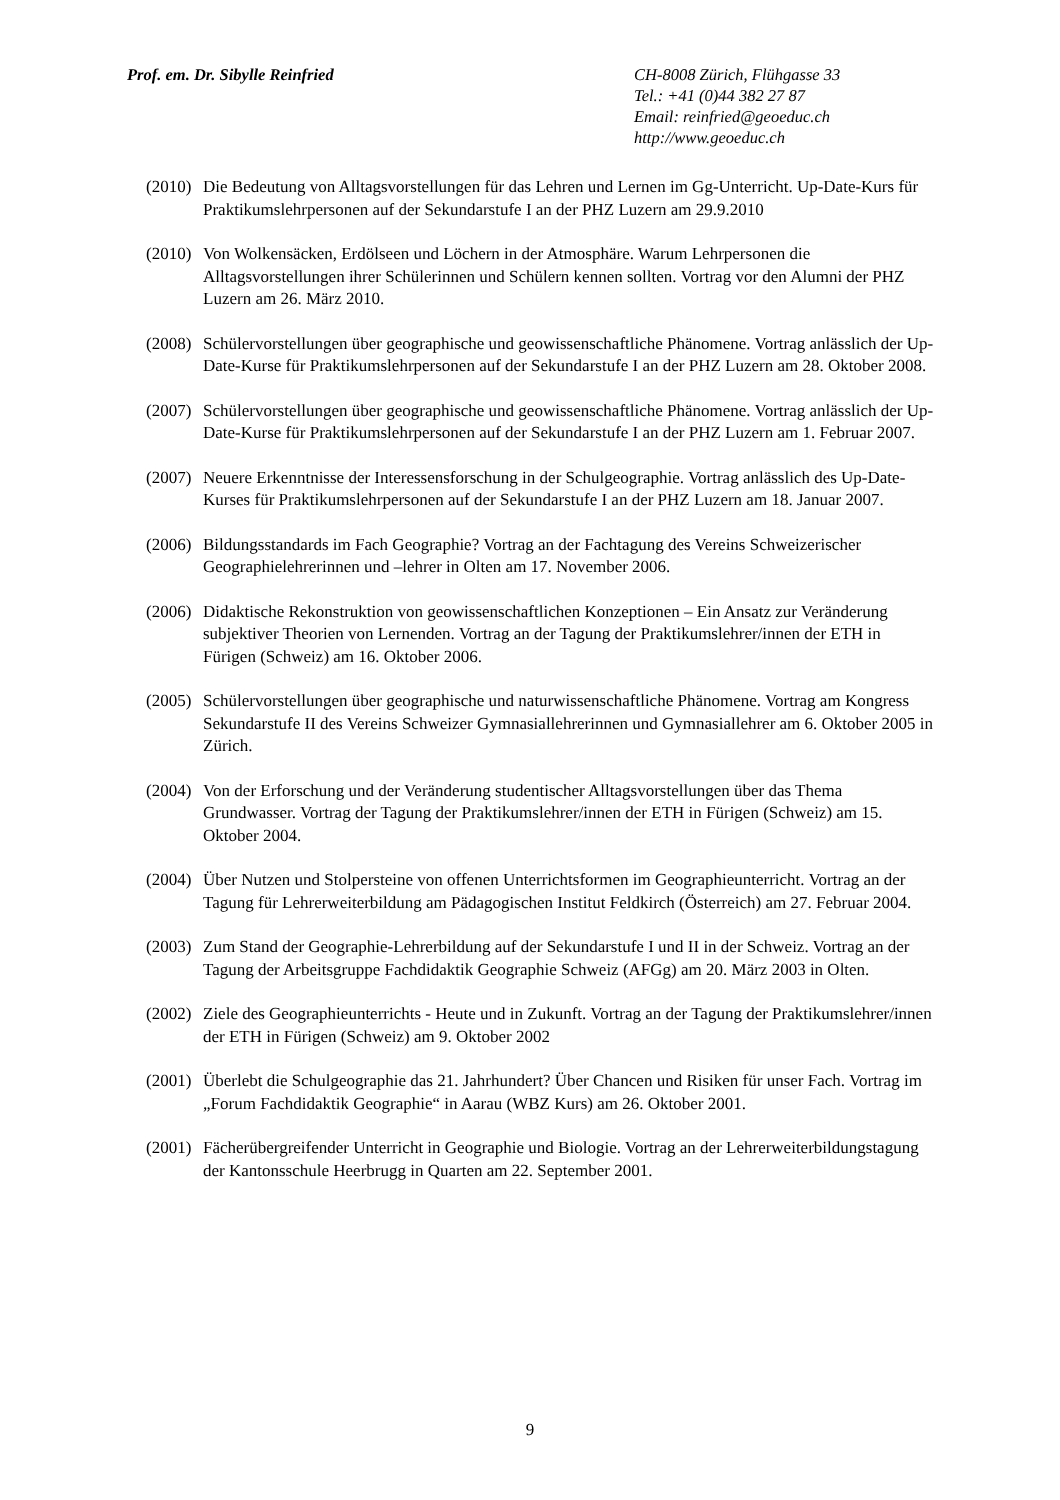Prof. em. Dr. Sibylle Reinfried CH-8008 Zürich, Flühgasse 33
Tel.: +41 (0)44 382 27 87
Email: reinfried@geoeduc.ch
http://www.geoeduc.ch
(2010) Die Bedeutung von Alltagsvorstellungen für das Lehren und Lernen im Gg-Unterricht. Up-Date-Kurs für Praktikumslehrpersonen auf der Sekundarstufe I an der PHZ Luzern am 29.9.2010
(2010) Von Wolkensäcken, Erdölseen und Löchern in der Atmosphäre. Warum Lehrpersonen die Alltagsvorstellungen ihrer Schülerinnen und Schülern kennen sollten. Vortrag vor den Alumni der PHZ Luzern am 26. März 2010.
(2008) Schülervorstellungen über geographische und geowissenschaftliche Phänomene. Vortrag anlässlich der Up-Date-Kurse für Praktikumslehrpersonen auf der Sekundarstufe I an der PHZ Luzern am 28. Oktober 2008.
(2007) Schülervorstellungen über geographische und geowissenschaftliche Phänomene. Vortrag anlässlich der Up-Date-Kurse für Praktikumslehrpersonen auf der Sekundarstufe I an der PHZ Luzern am 1. Februar 2007.
(2007) Neuere Erkenntnisse der Interessensforschung in der Schulgeographie. Vortrag anlässlich des Up-Date-Kurses für Praktikumslehrpersonen auf der Sekundarstufe I an der PHZ Luzern am 18. Januar 2007.
(2006) Bildungsstandards im Fach Geographie? Vortrag an der Fachtagung des Vereins Schweizerischer Geographielehrerinnen und –lehrer in Olten am 17. November 2006.
(2006) Didaktische Rekonstruktion von geowissenschaftlichen Konzeptionen – Ein Ansatz zur Veränderung subjektiver Theorien von Lernenden. Vortrag an der Tagung der Praktikumslehrer/innen der ETH in Fürigen (Schweiz) am 16. Oktober 2006.
(2005) Schülervorstellungen über geographische und naturwissenschaftliche Phänomene. Vortrag am Kongress Sekundarstufe II des Vereins Schweizer Gymnasiallehrerinnen und Gymnasiallehrer am 6. Oktober 2005 in Zürich.
(2004) Von der Erforschung und der Veränderung studentischer Alltagsvorstellungen über das Thema Grundwasser. Vortrag der Tagung der Praktikumslehrer/innen der ETH in Fürigen (Schweiz) am 15. Oktober 2004.
(2004) Über Nutzen und Stolpersteine von offenen Unterrichtsformen im Geographieunterricht. Vortrag an der Tagung für Lehrerweiterbildung am Pädagogischen Institut Feldkirch (Österreich) am 27. Februar 2004.
(2003) Zum Stand der Geographie-Lehrerbildung auf der Sekundarstufe I und II in der Schweiz. Vortrag an der Tagung der Arbeitsgruppe Fachdidaktik Geographie Schweiz (AFGg) am 20. März 2003 in Olten.
(2002) Ziele des Geographieunterrichts - Heute und in Zukunft. Vortrag an der Tagung der Praktikumslehrer/innen der ETH in Fürigen (Schweiz) am 9. Oktober 2002
(2001) Überlebt die Schulgeographie das 21. Jahrhundert? Über Chancen und Risiken für unser Fach. Vortrag im „Forum Fachdidaktik Geographie“ in Aarau (WBZ Kurs) am 26. Oktober 2001.
(2001) Fächerübergreifender Unterricht in Geographie und Biologie. Vortrag an der Lehrerweiterbildungstagung der Kantonsschule Heerbrugg in Quarten am 22. September 2001.
9